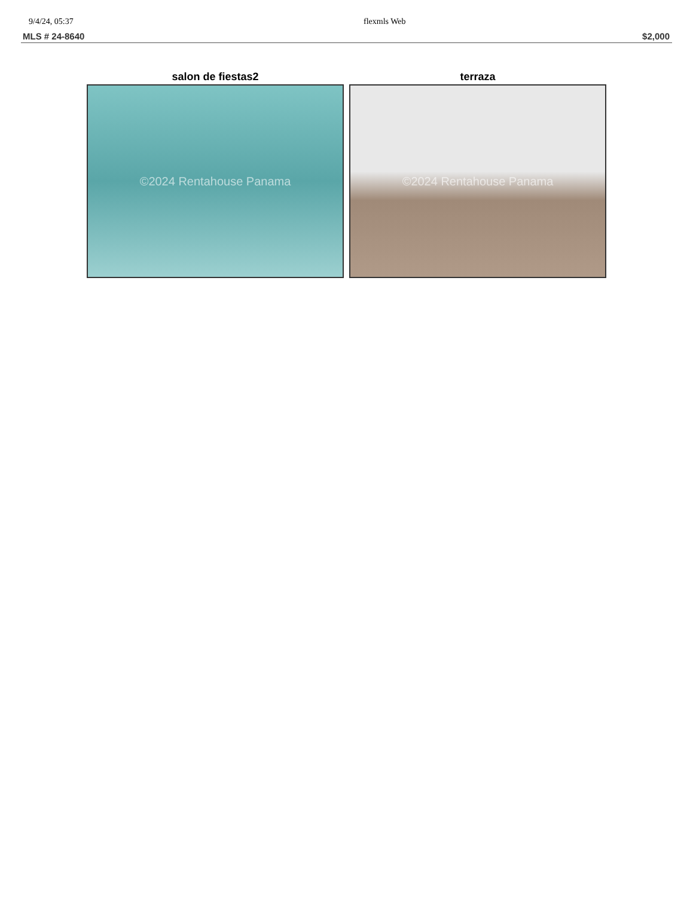9/4/24, 05:37 flexmls Web
MLS # 24-8640 $2,000
salon de fiestas2
©2024 Rentahouse Panama
terraza
©2024 Rentahouse Panama